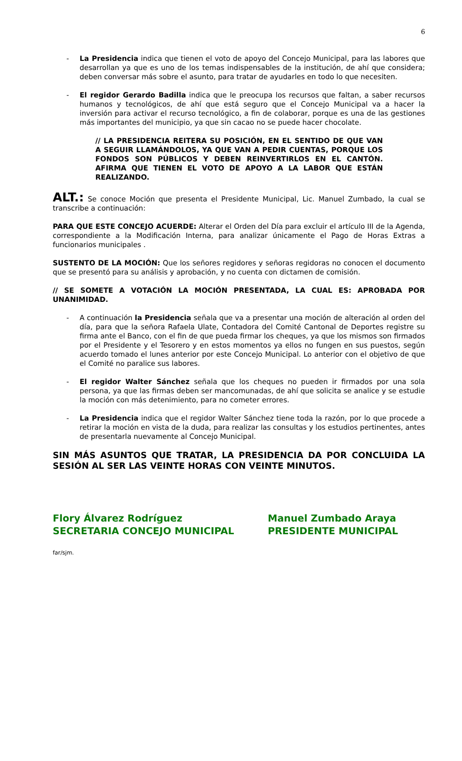6
- La Presidencia indica que tienen el voto de apoyo del Concejo Municipal, para las labores que desarrollan ya que es uno de los temas indispensables de la institución, de ahí que considera; deben conversar más sobre el asunto, para tratar de ayudarles en todo lo que necesiten.
- El regidor Gerardo Badilla indica que le preocupa los recursos que faltan, a saber recursos humanos y tecnológicos, de ahí que está seguro que el Concejo Municipal va a hacer la inversión para activar el recurso tecnológico, a fin de colaborar, porque es una de las gestiones más importantes del municipio, ya que sin cacao no se puede hacer chocolate.
// LA PRESIDENCIA REITERA SU POSICIÓN, EN EL SENTIDO DE QUE VAN A SEGUIR LLAMÁNDOLOS, YA QUE VAN A PEDIR CUENTAS, PORQUE LOS FONDOS SON PÚBLICOS Y DEBEN REINVERTIRLOS EN EL CANTÓN. AFIRMA QUE TIENEN EL VOTO DE APOYO A LA LABOR QUE ESTÁN REALIZANDO.
ALT.: Se conoce Moción que presenta el Presidente Municipal, Lic. Manuel Zumbado, la cual se transcribe a continuación:
PARA QUE ESTE CONCEJO ACUERDE: Alterar el Orden del Día para excluir el artículo III de la Agenda, correspondiente a la Modificación Interna, para analizar únicamente el Pago de Horas Extras a funcionarios municipales .
SUSTENTO DE LA MOCIÓN: Que los señores regidores y señoras regidoras no conocen el documento que se presentó para su análisis y aprobación, y no cuenta con dictamen de comisión.
// SE SOMETE A VOTACIÓN LA MOCIÓN PRESENTADA, LA CUAL ES: APROBADA POR UNANIMIDAD.
- A continuación la Presidencia señala que va a presentar una moción de alteración al orden del día, para que la señora Rafaela Ulate, Contadora del Comité Cantonal de Deportes registre su firma ante el Banco, con el fin de que pueda firmar los cheques, ya que los mismos son firmados por el Presidente y el Tesorero y en estos momentos ya ellos no fungen en sus puestos, según acuerdo tomado el lunes anterior por este Concejo Municipal. Lo anterior con el objetivo de que el Comité no paralice sus labores.
- El regidor Walter Sánchez señala que los cheques no pueden ir firmados por una sola persona, ya que las firmas deben ser mancomunadas, de ahí que solicita se analice y se estudie la moción con más detenimiento, para no cometer errores.
- La Presidencia indica que el regidor Walter Sánchez tiene toda la razón, por lo que procede a retirar la moción en vista de la duda, para realizar las consultas y los estudios pertinentes, antes de presentarla nuevamente al Concejo Municipal.
SIN MÁS ASUNTOS QUE TRATAR, LA PRESIDENCIA DA POR CONCLUIDA LA SESIÓN AL SER LAS VEINTE HORAS CON VEINTE MINUTOS.
Flory Álvarez Rodríguez
SECRETARIA CONCEJO MUNICIPAL
Manuel Zumbado Araya
PRESIDENTE MUNICIPAL
far/sjm.